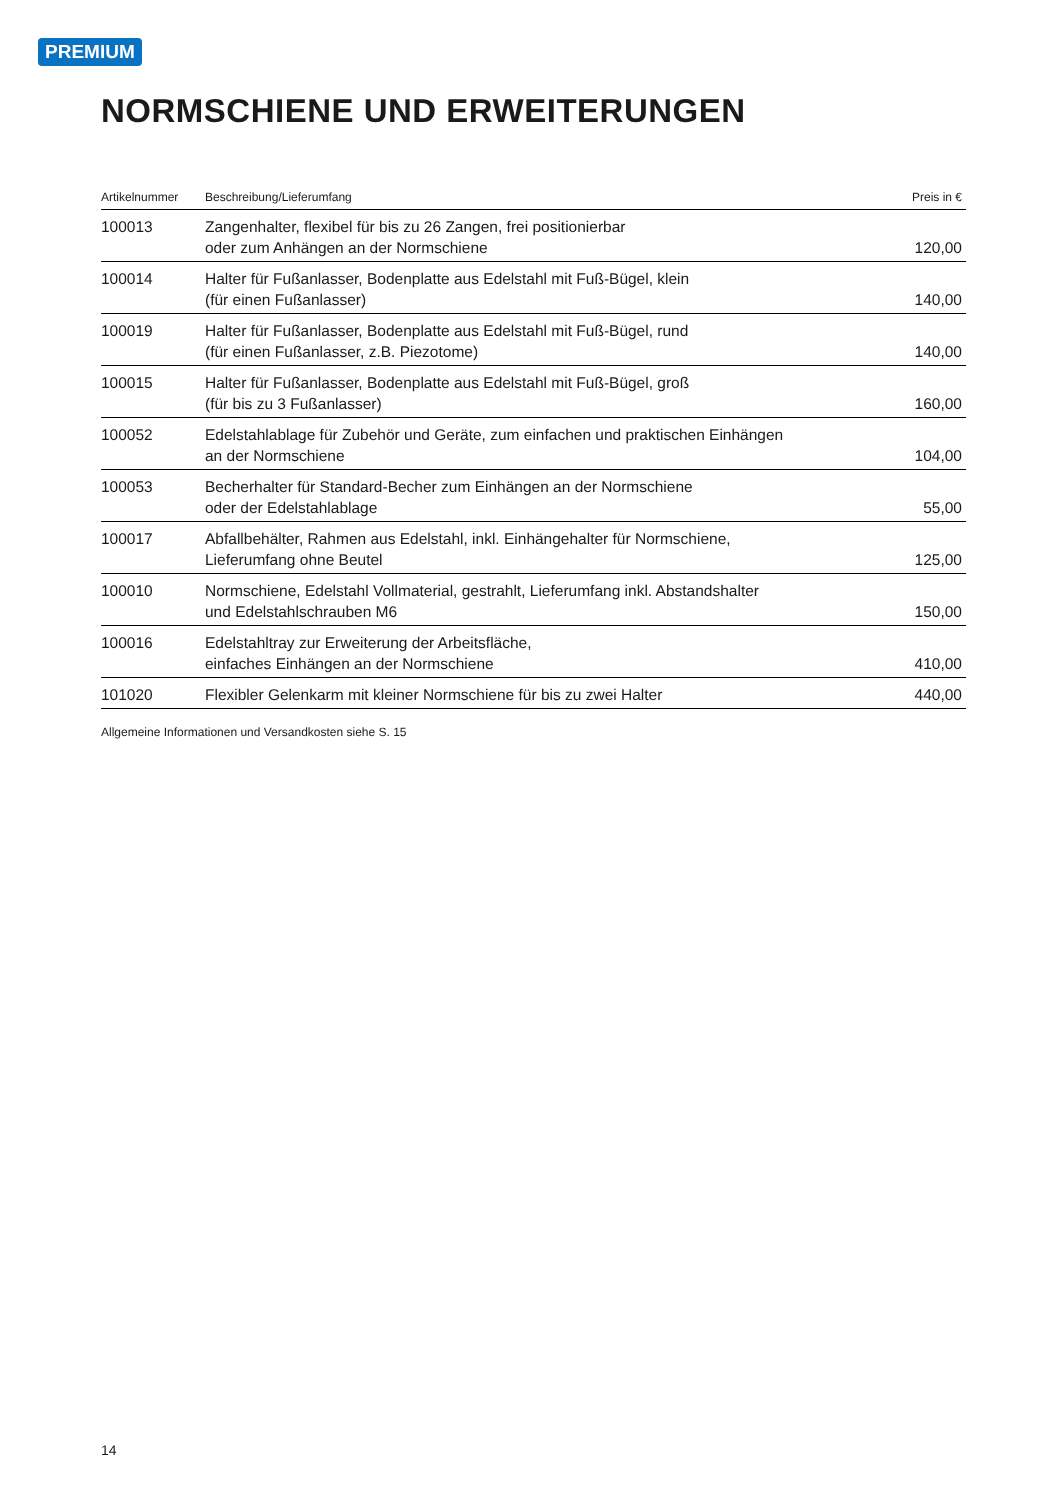PREMIUM
NORMSCHIENE UND ERWEITERUNGEN
| Artikelnummer | Beschreibung/Lieferumfang | Preis in € |
| --- | --- | --- |
| 100013 | Zangenhalter, flexibel für bis zu 26 Zangen, frei positionierbar oder zum Anhängen an der Normschiene | 120,00 |
| 100014 | Halter für Fußanlasser, Bodenplatte aus Edelstahl mit Fuß-Bügel, klein (für einen Fußanlasser) | 140,00 |
| 100019 | Halter für Fußanlasser, Bodenplatte aus Edelstahl mit Fuß-Bügel, rund (für einen Fußanlasser, z.B. Piezotome) | 140,00 |
| 100015 | Halter für Fußanlasser, Bodenplatte aus Edelstahl mit Fuß-Bügel, groß (für bis zu 3 Fußanlasser) | 160,00 |
| 100052 | Edelstahlablage für Zubehör und Geräte, zum einfachen und praktischen Einhängen an der Normschiene | 104,00 |
| 100053 | Becherhalter für Standard-Becher zum Einhängen an der Normschiene oder der Edelstahlablage | 55,00 |
| 100017 | Abfallbehälter, Rahmen aus Edelstahl, inkl. Einhängehalter für Normschiene, Lieferumfang ohne Beutel | 125,00 |
| 100010 | Normschiene, Edelstahl Vollmaterial, gestrahlt, Lieferumfang inkl. Abstandshalter und Edelstahlschrauben M6 | 150,00 |
| 100016 | Edelstahltray zur Erweiterung der Arbeitsfläche, einfaches Einhängen an der Normschiene | 410,00 |
| 101020 | Flexibler Gelenkarm mit kleiner Normschiene für bis zu zwei Halter | 440,00 |
Allgemeine Informationen und Versandkosten siehe S. 15
14